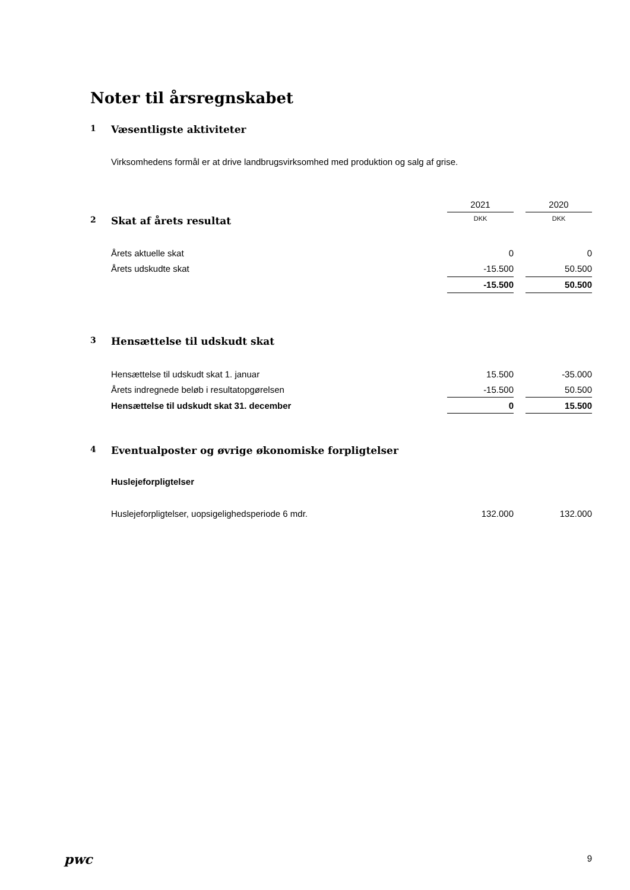Noter til årsregnskabet
1 Væsentligste aktiviteter
Virksomhedens formål er at drive landbrugsvirksomhed med produktion og salg af grise.
| | 2021 | | 2020 |
| 2 Skat af årets resultat | DKK | | DKK |
| Årets aktuelle skat | 0 | | 0 |
| Årets udskudte skat | -15.500 | | 50.500 |
| | -15.500 | | 50.500 |
| 3 Hensættelse til udskudt skat | | | |
| Hensættelse til udskudt skat 1. januar | 15.500 | | -35.000 |
| Årets indregnede beløb i resultatopgørelsen | -15.500 | | 50.500 |
| Hensættelse til udskudt skat 31. december | 0 | | 15.500 |
| 4 Eventualposter og øvrige økonomiske forpligtelser | | | |
| Huslejeforpligtelser | | | |
| Huslejeforpligtelser, uopsigelighedsperiode 6 mdr. | 132.000 | | 132.000 |
pwc 9